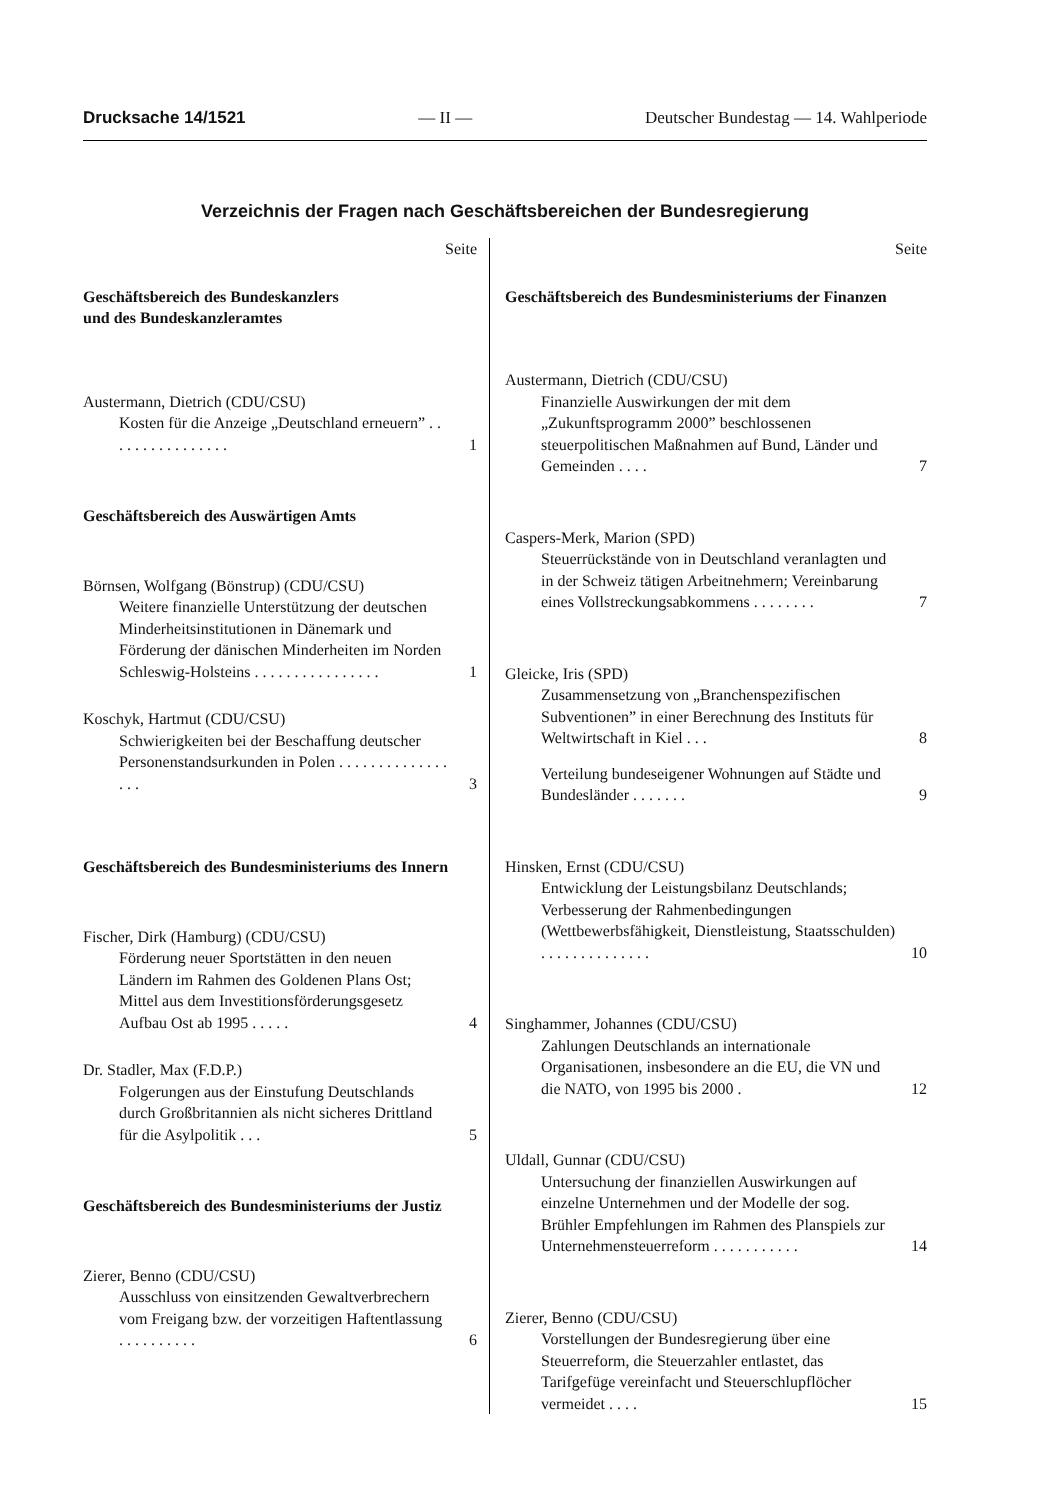Drucksache 14/1521 — II — Deutscher Bundestag — 14. Wahlperiode
Verzeichnis der Fragen nach Geschäftsbereichen der Bundesregierung
Seite
Geschäftsbereich des Bundeskanzlers
und des Bundeskanzleramtes
Austermann, Dietrich (CDU/CSU)
Kosten für die Anzeige „Deutschland erneuern” . . . . . . . . . . . . . . . . 1
Geschäftsbereich des Auswärtigen Amts
Börnsen, Wolfgang (Bönstrup) (CDU/CSU)
Weitere finanzielle Unterstützung der deutschen Minderheitsinstitutionen in Dänemark und Förderung der dänischen Minderheiten im Norden Schleswig-Holsteins . . . . . . . . . . . . . . . . 1
Koschyk, Hartmut (CDU/CSU)
Schwierigkeiten bei der Beschaffung deutscher Personenstandsurkunden in Polen . . . . . . . . . . . . . . . . . 3
Geschäftsbereich des Bundesministeriums des Innern
Fischer, Dirk (Hamburg) (CDU/CSU)
Förderung neuer Sportstätten in den neuen Ländern im Rahmen des Goldenen Plans Ost; Mittel aus dem Investitionsförderungsgesetz Aufbau Ost ab 1995 . . . . . 4
Dr. Stadler, Max (F.D.P.)
Folgerungen aus der Einstufung Deutschlands durch Großbritannien als nicht sicheres Drittland für die Asylpolitik . . . 5
Geschäftsbereich des Bundesministeriums der Justiz
Zierer, Benno (CDU/CSU)
Ausschluss von einsitzenden Gewaltverbrechern vom Freigang bzw. der vorzeitigen Haftentlassung . . . . . . . . . . 6
Seite
Geschäftsbereich des Bundesministeriums der Finanzen
Austermann, Dietrich (CDU/CSU)
Finanzielle Auswirkungen der mit dem „Zukunftsprogramm 2000” beschlossenen steuerpolitischen Maßnahmen auf Bund, Länder und Gemeinden . . . . 7
Caspers-Merk, Marion (SPD)
Steuerrückstände von in Deutschland veranlagten und in der Schweiz tätigen Arbeitnehmern; Vereinbarung eines Vollstreckungsabkommens . . . . . . . . 7
Gleicke, Iris (SPD)
Zusammensetzung von „Branchenspezifischen Subventionen” in einer Berechnung des Instituts für Weltwirtschaft in Kiel . . . 8
Verteilung bundeseigener Wohnungen auf Städte und Bundesländer . . . . . . . 9
Hinsken, Ernst (CDU/CSU)
Entwicklung der Leistungsbilanz Deutschlands; Verbesserung der Rahmenbedingungen (Wettbewerbsfähigkeit, Dienstleistung, Staatsschulden) . . . . . . . . . . . . . . 10
Singhammer, Johannes (CDU/CSU)
Zahlungen Deutschlands an internationale Organisationen, insbesondere an die EU, die VN und die NATO, von 1995 bis 2000 . 12
Uldall, Gunnar (CDU/CSU)
Untersuchung der finanziellen Auswirkungen auf einzelne Unternehmen und der Modelle der sog. Brühler Empfehlungen im Rahmen des Planspiels zur Unternehmensteuerreform . . . . . . . . . . . 14
Zierer, Benno (CDU/CSU)
Vorstellungen der Bundesregierung über eine Steuerreform, die Steuerzahler entlastet, das Tarifgefüge vereinfacht und Steuerschlupflöcher vermeidet . . . . 15